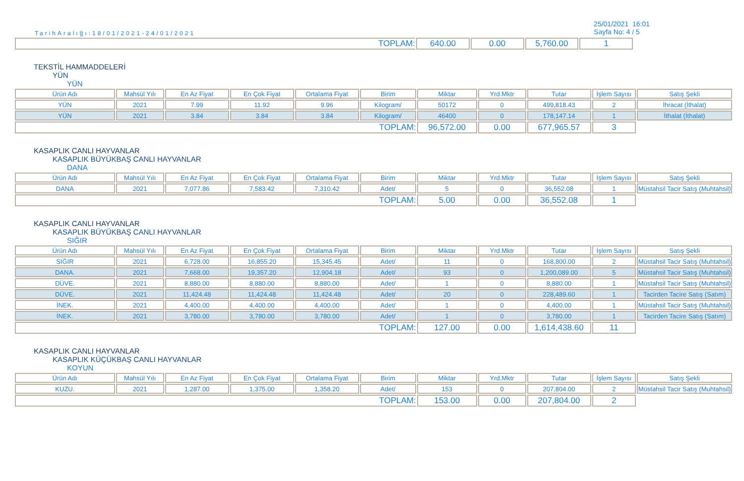TarihAralığı:18/01/2021-24/01/2021
25/01/2021 16:01
Sayfa No: 4 / 5
| TOPLAM: | 640.00 | 0.00 | 5,760.00 | 1 |
TEKSTİL HAMMADDELERİ
YÜN
YÜN
| Ürün Adı | Mahsül Yılı | En Az Fiyat | En Çok Fiyat | Ortalama Fiyat | Birim | Miktar | Yrd.Mktr | Tutar | İşlem Sayısı | Satış Şekli |
| --- | --- | --- | --- | --- | --- | --- | --- | --- | --- | --- |
| YÜN | 2021 | 7.99 | 11.92 | 9.96 | Kilogram/ | 50172 | 0 | 499,818.43 | 2 | İhracat (İthalat) |
| YÜN | 2021 | 3.84 | 3.84 | 3.84 | Kilogram/ | 46400 | 0 | 178,147.14 | 1 | İthalat (İthalat) |
| TOPLAM: | | | | | | 96,572.00 | 0.00 | 677,965.57 | 3 | |
KASAPLIK CANLI HAYVANLAR
KASAPLIK BÜYÜKBAŞ CANLI HAYVANLAR
DANA
| Ürün Adı | Mahsül Yılı | En Az Fiyat | En Çok Fiyat | Ortalama Fiyat | Birim | Miktar | Yrd.Mktr | Tutar | İşlem Sayısı | Satış Şekli |
| --- | --- | --- | --- | --- | --- | --- | --- | --- | --- | --- |
| DANA | 2021 | 7,077.86 | 7,583.42 | 7,310.42 | Adet/ | 5 | 0 | 36,552.08 | 1 | Müstahsil Tacir Satış (Muhtahsil) |
| TOPLAM: | | | | | | 5.00 | 0.00 | 36,552.08 | 1 | |
KASAPLIK CANLI HAYVANLAR
KASAPLIK BÜYÜKBAŞ CANLI HAYVANLAR
SIĞIR
| Ürün Adı | Mahsül Yılı | En Az Fiyat | En Çok Fiyat | Ortalama Fiyat | Birim | Miktar | Yrd.Mktr | Tutar | İşlem Sayısı | Satış Şekli |
| --- | --- | --- | --- | --- | --- | --- | --- | --- | --- | --- |
| SIĞIR | 2021 | 6,728.00 | 16,855.20 | 15,345.45 | Adet/ | 11 | 0 | 168,800.00 | 2 | Müstahsil Tacir Satış (Muhtahsil) |
| DANA. | 2021 | 7,668.00 | 19,357.20 | 12,904.18 | Adet/ | 93 | 0 | 1,200,089.00 | 5 | Müstahsil Tacir Satış (Muhtahsil) |
| DÜVE. | 2021 | 8,880.00 | 8,880.00 | 8,880.00 | Adet/ | 1 | 0 | 8,880.00 | 1 | Müstahsil Tacir Satış (Muhtahsil) |
| DÜVE. | 2021 | 11,424.48 | 11,424.48 | 11,424.48 | Adet/ | 20 | 0 | 228,489.60 | 1 | Tacirden Tacire Satış (Satım) |
| İNEK. | 2021 | 4,400.00 | 4,400.00 | 4,400.00 | Adet/ | 1 | 0 | 4,400.00 | 1 | Müstahsil Tacir Satış (Muhtahsil) |
| İNEK. | 2021 | 3,780.00 | 3,780.00 | 3,780.00 | Adet/ | 1 | 0 | 3,780.00 | 1 | Tacirden Tacire Satış (Satım) |
| TOPLAM: | | | | | | 127.00 | 0.00 | 1,614,438.60 | 11 | |
KASAPLIK CANLI HAYVANLAR
KASAPLIK KÜÇÜKBAŞ CANLI HAYVANLAR
KOYUN
| Ürün Adı | Mahsül Yılı | En Az Fiyat | En Çok Fiyat | Ortalama Fiyat | Birim | Miktar | Yrd.Mktr | Tutar | İşlem Sayısı | Satış Şekli |
| --- | --- | --- | --- | --- | --- | --- | --- | --- | --- | --- |
| KUZU. | 2021 | 1,287.00 | 1,375.00 | 1,358.20 | Adet/ | 153 | 0 | 207,804.00 | 2 | Müstahsil Tacir Satış (Muhtahsil) |
| TOPLAM: | | | | | | 153.00 | 0.00 | 207,804.00 | 2 | |